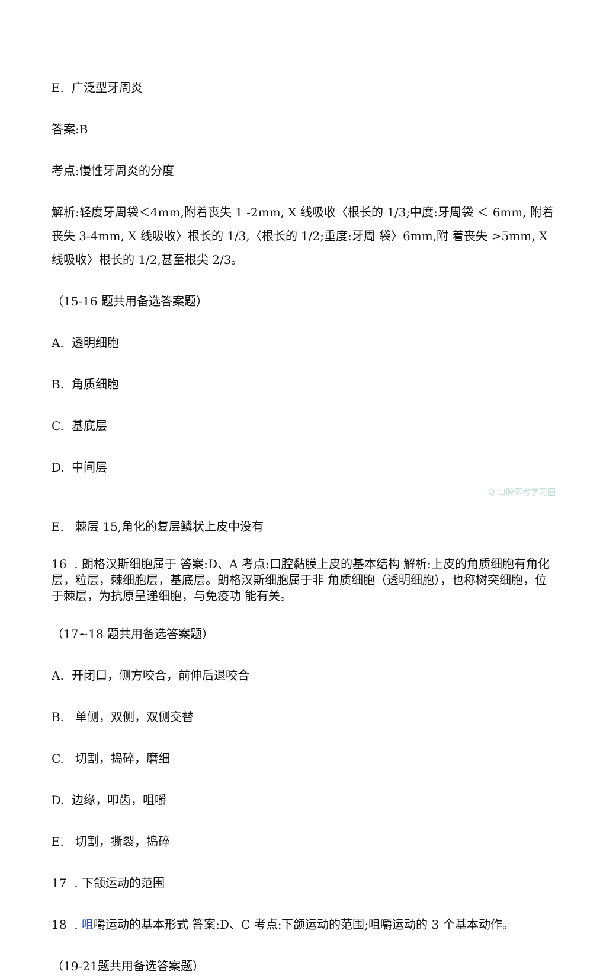E. 广泛型牙周炎
答案:B
考点:慢性牙周炎的分度
解析:轻度牙周袋＜4mm,附着丧失 1 -2mm, X 线吸收〈根长的 1/3;中度:牙周袋 ＜ 6mm, 附着丧失 3-4mm, X 线吸收〉根长的 1/3,〈根长的 1/2;重度:牙周 袋〉6mm,附 着丧失 >5mm, X 线吸收〉根长的 1/2,甚至根尖 2/3。
（15-16 题共用备选答案题）
A. 透明细胞
B. 角质细胞
C. 基底层
D. 中间层
Q 口腔医考学习圈
E. 棘层 15,角化的复层鳞状上皮中没有
16 . 朗格汉斯细胞属于 答案:D、A 考点:口腔黏膜上皮的基本结构 解析:上皮的角质细胞有角化层，粒层，棘细胞层，基底层。朗格汉斯细胞属于非 角质细胞（透明细胞），也称树突细胞，位于棘层，为抗原呈递细胞，与免疫功 能有关。
（17~18 题共用备选答案题）
A. 开闭口，侧方咬合，前伸后退咬合
B. 单侧，双侧，双侧交替
C. 切割，捣碎，磨细
D. 边缘，叩齿，咀嚼
E. 切割，撕裂，捣碎
17 . 下颌运动的范围
18 . 咀嚼运动的基本形式 答案:D、C 考点:下颌运动的范围;咀嚼运动的 3 个基本动作。
（19-21题共用备选答案题）